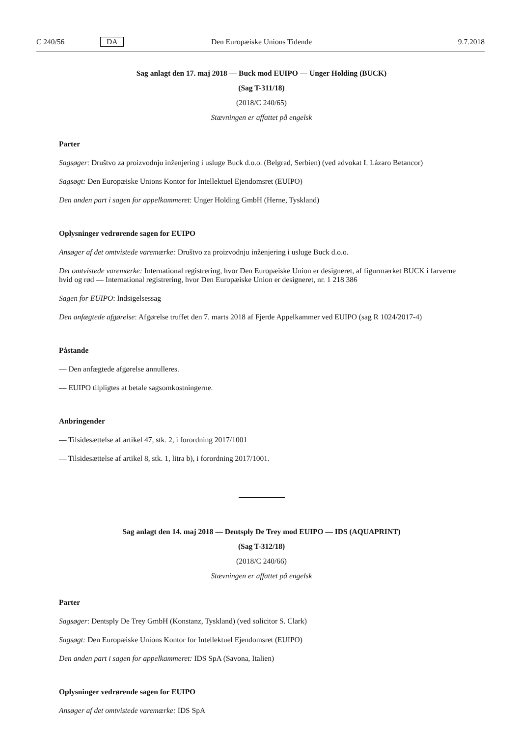C 240/56 DA Den Europæiske Unions Tidende 9.7.2018
Sag anlagt den 17. maj 2018 — Buck mod EUIPO — Unger Holding (BUCK)
(Sag T-311/18)
(2018/C 240/65)
Stævningen er affattet på engelsk
Parter
Sagsøger: Društvo za proizvodnju inženjering i usluge Buck d.o.o. (Belgrad, Serbien) (ved advokat I. Lázaro Betancor)
Sagsøgt: Den Europæiske Unions Kontor for Intellektuel Ejendomsret (EUIPO)
Den anden part i sagen for appelkammeret: Unger Holding GmbH (Herne, Tyskland)
Oplysninger vedrørende sagen for EUIPO
Ansøger af det omtvistede varemærke: Društvo za proizvodnju inženjering i usluge Buck d.o.o.
Det omtvistede varemærke: International registrering, hvor Den Europæiske Union er designeret, af figurmærket BUCK i farverne hvid og rød — International registrering, hvor Den Europæiske Union er designeret, nr. 1 218 386
Sagen for EUIPO: Indsigelsessag
Den anfægtede afgørelse: Afgørelse truffet den 7. marts 2018 af Fjerde Appelkammer ved EUIPO (sag R 1024/2017-4)
Påstande
— Den anfægtede afgørelse annulleres.
— EUIPO tilpligtes at betale sagsomkostningerne.
Anbringender
— Tilsidesættelse af artikel 47, stk. 2, i forordning 2017/1001
— Tilsidesættelse af artikel 8, stk. 1, litra b), i forordning 2017/1001.
Sag anlagt den 14. maj 2018 — Dentsply De Trey mod EUIPO — IDS (AQUAPRINT)
(Sag T-312/18)
(2018/C 240/66)
Stævningen er affattet på engelsk
Parter
Sagsøger: Dentsply De Trey GmbH (Konstanz, Tyskland) (ved solicitor S. Clark)
Sagsøgt: Den Europæiske Unions Kontor for Intellektuel Ejendomsret (EUIPO)
Den anden part i sagen for appelkammeret: IDS SpA (Savona, Italien)
Oplysninger vedrørende sagen for EUIPO
Ansøger af det omtvistede varemærke: IDS SpA